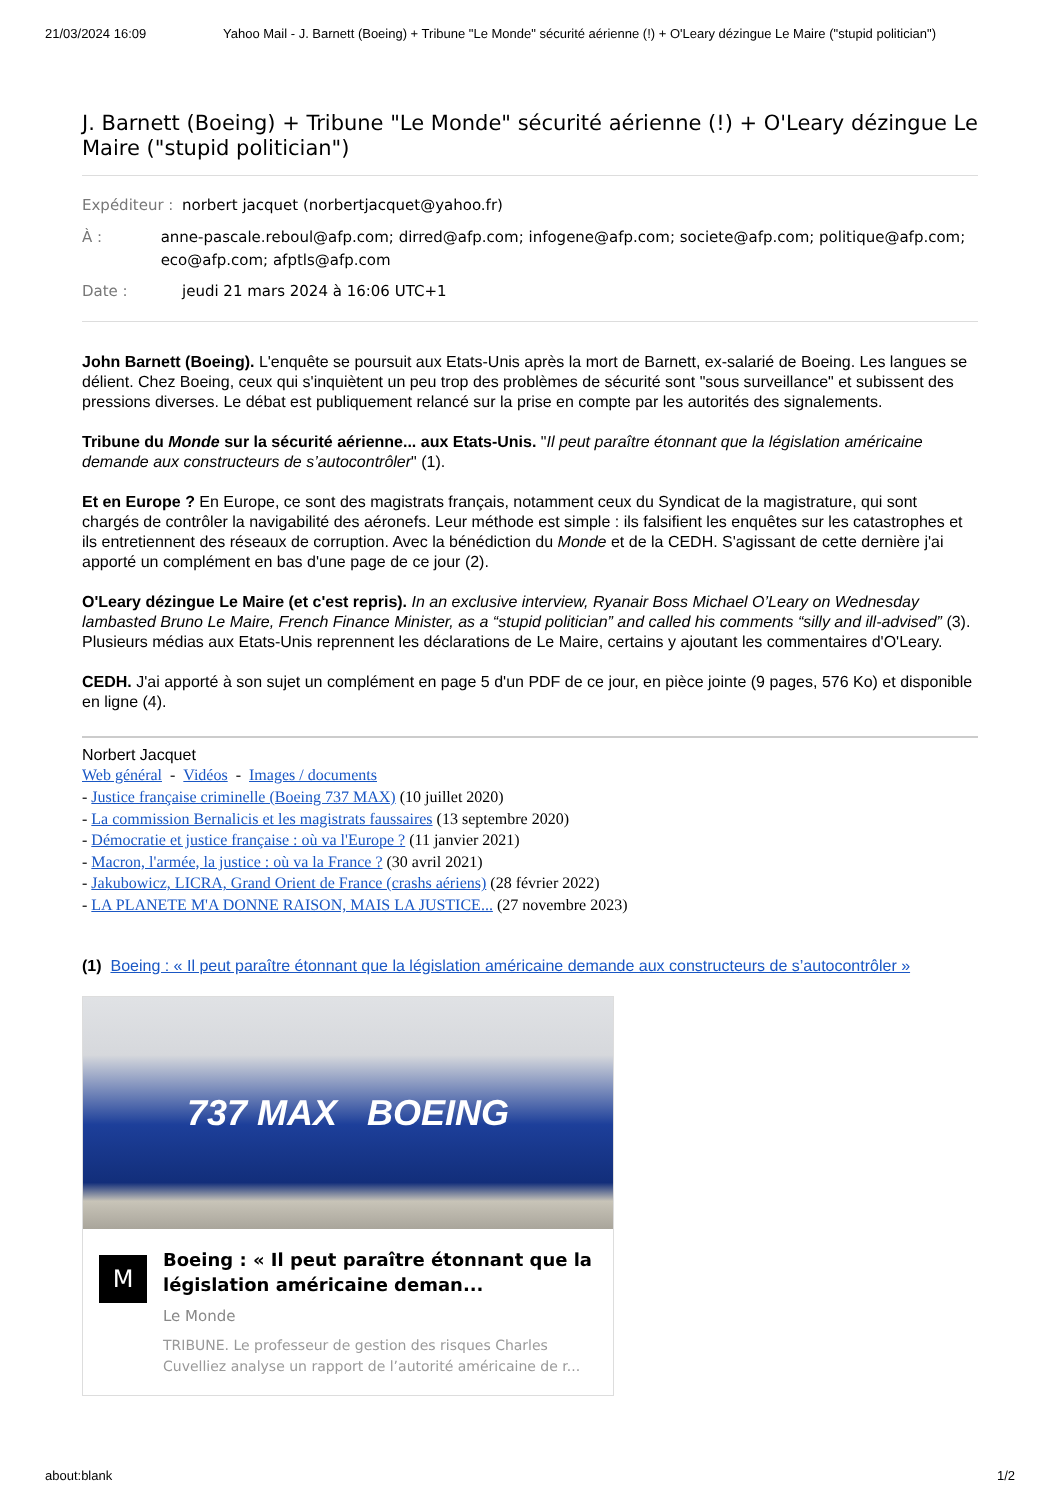21/03/2024 16:09 Yahoo Mail - J. Barnett (Boeing) + Tribune "Le Monde" sécurité aérienne (!) + O'Leary dézingue Le Maire ("stupid politician")
J. Barnett (Boeing) + Tribune "Le Monde" sécurité aérienne (!) + O'Leary dézingue Le Maire ("stupid politician")
Expéditeur : norbert jacquet (norbertjacquet@yahoo.fr)
À : anne-pascale.reboul@afp.com; dirred@afp.com; infogene@afp.com; societe@afp.com; politique@afp.com; eco@afp.com; afptls@afp.com
Date : jeudi 21 mars 2024 à 16:06 UTC+1
John Barnett (Boeing). L'enquête se poursuit aux Etats-Unis après la mort de Barnett, ex-salarié de Boeing. Les langues se délient. Chez Boeing, ceux qui s'inquiètent un peu trop des problèmes de sécurité sont "sous surveillance" et subissent des pressions diverses. Le débat est publiquement relancé sur la prise en compte par les autorités des signalements.
Tribune du Monde sur la sécurité aérienne... aux Etats-Unis. "Il peut paraître étonnant que la législation américaine demande aux constructeurs de s’autocontrôler" (1).
Et en Europe ? En Europe, ce sont des magistrats français, notamment ceux du Syndicat de la magistrature, qui sont chargés de contrôler la navigabilité des aéronefs. Leur méthode est simple : ils falsifient les enquêtes sur les catastrophes et ils entretiennent des réseaux de corruption. Avec la bénédiction du Monde et de la CEDH. S'agissant de cette dernière j'ai apporté un complément en bas d'une page de ce jour (2).
O'Leary dézingue Le Maire (et c'est repris). In an exclusive interview, Ryanair Boss Michael O’Leary on Wednesday lambasted Bruno Le Maire, French Finance Minister, as a “stupid politician” and called his comments “silly and ill-advised” (3). Plusieurs médias aux Etats-Unis reprennent les déclarations de Le Maire, certains y ajoutant les commentaires d'O'Leary.
CEDH. J'ai apporté à son sujet un complément en page 5 d'un PDF de ce jour, en pièce jointe (9 pages, 576 Ko) et disponible en ligne (4).
Norbert Jacquet
Web général - Vidéos - Images / documents
- Justice française criminelle (Boeing 737 MAX) (10 juillet 2020)
- La commission Bernalicis et les magistrats faussaires (13 septembre 2020)
- Démocratie et justice française : où va l'Europe ? (11 janvier 2021)
- Macron, l'armée, la justice : où va la France ? (30 avril 2021)
- Jakubowicz, LICRA, Grand Orient de France (crashs aériens) (28 février 2022)
- LA PLANETE M'A DONNE RAISON, MAIS LA JUSTICE... (27 novembre 2023)
(1) Boeing : « Il peut paraître étonnant que la législation américaine demande aux constructeurs de s’autocontrôler »
737 MAX BOEING
M
Boeing : « Il peut paraître étonnant que la législation américaine deman...
Le Monde
TRIBUNE. Le professeur de gestion des risques Charles Cuvelliez analyse un rapport de l’autorité américaine de r...
about:blank 1/2